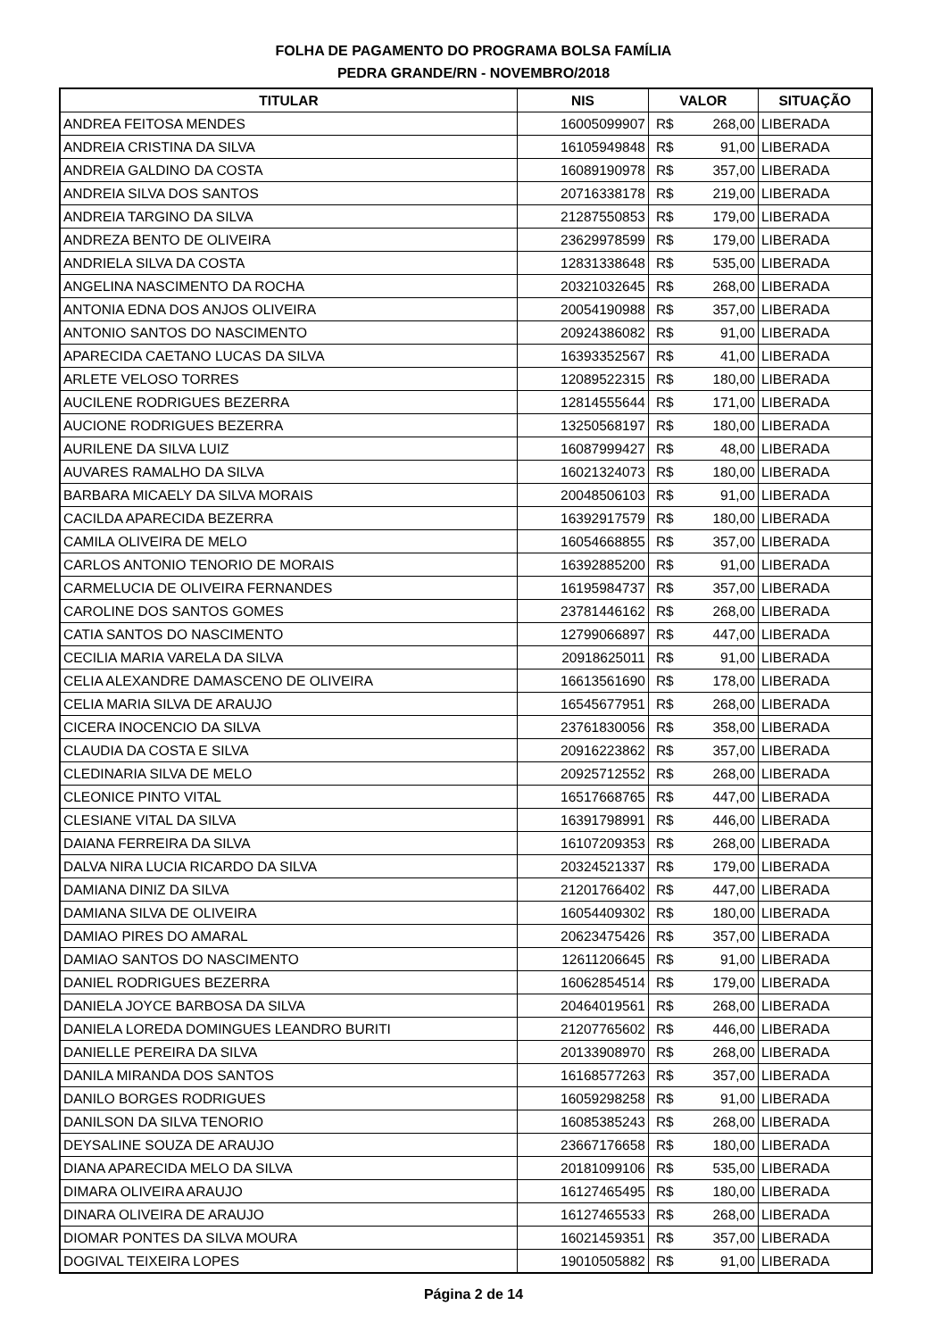FOLHA DE PAGAMENTO DO PROGRAMA BOLSA FAMÍLIA
PEDRA GRANDE/RN - NOVEMBRO/2018
| TITULAR | NIS | VALOR | | SITUAÇÃO |
| --- | --- | --- | --- | --- |
| ANDREA FEITOSA MENDES | 16005099907 | R$ | 268,00 | LIBERADA |
| ANDREIA CRISTINA DA SILVA | 16105949848 | R$ | 91,00 | LIBERADA |
| ANDREIA GALDINO DA COSTA | 16089190978 | R$ | 357,00 | LIBERADA |
| ANDREIA SILVA DOS SANTOS | 20716338178 | R$ | 219,00 | LIBERADA |
| ANDREIA TARGINO DA SILVA | 21287550853 | R$ | 179,00 | LIBERADA |
| ANDREZA BENTO DE OLIVEIRA | 23629978599 | R$ | 179,00 | LIBERADA |
| ANDRIELA SILVA DA COSTA | 12831338648 | R$ | 535,00 | LIBERADA |
| ANGELINA NASCIMENTO DA ROCHA | 20321032645 | R$ | 268,00 | LIBERADA |
| ANTONIA EDNA DOS ANJOS OLIVEIRA | 20054190988 | R$ | 357,00 | LIBERADA |
| ANTONIO SANTOS DO NASCIMENTO | 20924386082 | R$ | 91,00 | LIBERADA |
| APARECIDA CAETANO LUCAS DA SILVA | 16393352567 | R$ | 41,00 | LIBERADA |
| ARLETE VELOSO TORRES | 12089522315 | R$ | 180,00 | LIBERADA |
| AUCILENE RODRIGUES BEZERRA | 12814555644 | R$ | 171,00 | LIBERADA |
| AUCIONE RODRIGUES BEZERRA | 13250568197 | R$ | 180,00 | LIBERADA |
| AURILENE DA SILVA LUIZ | 16087999427 | R$ | 48,00 | LIBERADA |
| AUVARES RAMALHO DA SILVA | 16021324073 | R$ | 180,00 | LIBERADA |
| BARBARA MICAELY DA SILVA MORAIS | 20048506103 | R$ | 91,00 | LIBERADA |
| CACILDA APARECIDA BEZERRA | 16392917579 | R$ | 180,00 | LIBERADA |
| CAMILA OLIVEIRA DE MELO | 16054668855 | R$ | 357,00 | LIBERADA |
| CARLOS ANTONIO TENORIO DE MORAIS | 16392885200 | R$ | 91,00 | LIBERADA |
| CARMELUCIA DE OLIVEIRA FERNANDES | 16195984737 | R$ | 357,00 | LIBERADA |
| CAROLINE DOS SANTOS GOMES | 23781446162 | R$ | 268,00 | LIBERADA |
| CATIA SANTOS DO NASCIMENTO | 12799066897 | R$ | 447,00 | LIBERADA |
| CECILIA MARIA VARELA DA SILVA | 20918625011 | R$ | 91,00 | LIBERADA |
| CELIA ALEXANDRE DAMASCENO DE OLIVEIRA | 16613561690 | R$ | 178,00 | LIBERADA |
| CELIA MARIA SILVA DE ARAUJO | 16545677951 | R$ | 268,00 | LIBERADA |
| CICERA INOCENCIO DA SILVA | 23761830056 | R$ | 358,00 | LIBERADA |
| CLAUDIA DA COSTA E SILVA | 20916223862 | R$ | 357,00 | LIBERADA |
| CLEDINARIA SILVA DE MELO | 20925712552 | R$ | 268,00 | LIBERADA |
| CLEONICE PINTO VITAL | 16517668765 | R$ | 447,00 | LIBERADA |
| CLESIANE VITAL DA SILVA | 16391798991 | R$ | 446,00 | LIBERADA |
| DAIANA FERREIRA DA SILVA | 16107209353 | R$ | 268,00 | LIBERADA |
| DALVA NIRA LUCIA RICARDO DA SILVA | 20324521337 | R$ | 179,00 | LIBERADA |
| DAMIANA DINIZ DA SILVA | 21201766402 | R$ | 447,00 | LIBERADA |
| DAMIANA SILVA DE OLIVEIRA | 16054409302 | R$ | 180,00 | LIBERADA |
| DAMIAO PIRES DO AMARAL | 20623475426 | R$ | 357,00 | LIBERADA |
| DAMIAO SANTOS DO NASCIMENTO | 12611206645 | R$ | 91,00 | LIBERADA |
| DANIEL RODRIGUES BEZERRA | 16062854514 | R$ | 179,00 | LIBERADA |
| DANIELA JOYCE BARBOSA DA SILVA | 20464019561 | R$ | 268,00 | LIBERADA |
| DANIELA LOREDA DOMINGUES LEANDRO BURITI | 21207765602 | R$ | 446,00 | LIBERADA |
| DANIELLE PEREIRA DA SILVA | 20133908970 | R$ | 268,00 | LIBERADA |
| DANILA MIRANDA DOS SANTOS | 16168577263 | R$ | 357,00 | LIBERADA |
| DANILO BORGES RODRIGUES | 16059298258 | R$ | 91,00 | LIBERADA |
| DANILSON DA SILVA TENORIO | 16085385243 | R$ | 268,00 | LIBERADA |
| DEYSALINE SOUZA DE ARAUJO | 23667176658 | R$ | 180,00 | LIBERADA |
| DIANA APARECIDA MELO DA SILVA | 20181099106 | R$ | 535,00 | LIBERADA |
| DIMARA OLIVEIRA ARAUJO | 16127465495 | R$ | 180,00 | LIBERADA |
| DINARA OLIVEIRA DE ARAUJO | 16127465533 | R$ | 268,00 | LIBERADA |
| DIOMAR PONTES DA SILVA MOURA | 16021459351 | R$ | 357,00 | LIBERADA |
| DOGIVAL TEIXEIRA LOPES | 19010505882 | R$ | 91,00 | LIBERADA |
Página 2 de 14